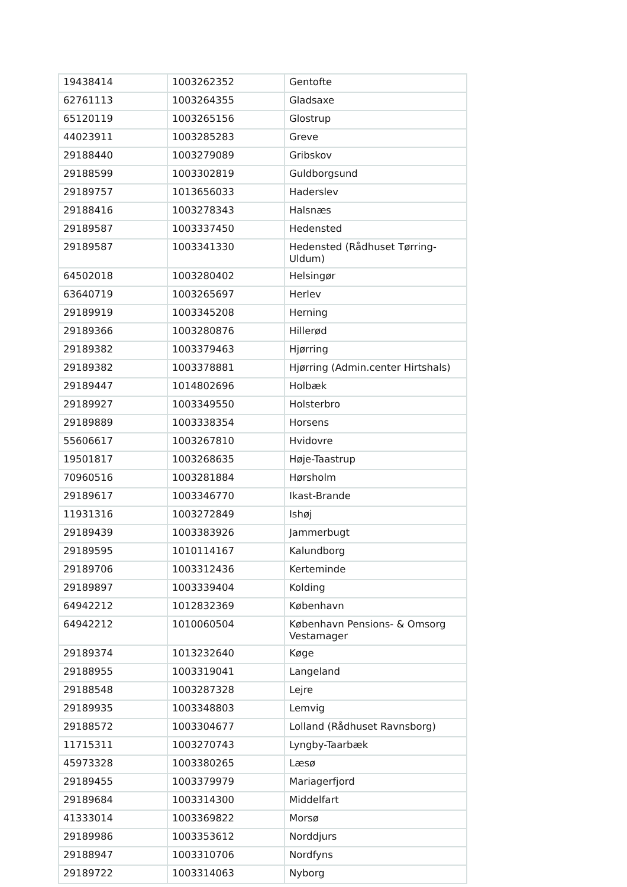| 19438414 | 1003262352 | Gentofte |
| 62761113 | 1003264355 | Gladsaxe |
| 65120119 | 1003265156 | Glostrup |
| 44023911 | 1003285283 | Greve |
| 29188440 | 1003279089 | Gribskov |
| 29188599 | 1003302819 | Guldborgsund |
| 29189757 | 1013656033 | Haderslev |
| 29188416 | 1003278343 | Halsnæs |
| 29189587 | 1003337450 | Hedensted |
| 29189587 | 1003341330 | Hedensted (Rådhuset Tørring-Uldum) |
| 64502018 | 1003280402 | Helsingør |
| 63640719 | 1003265697 | Herlev |
| 29189919 | 1003345208 | Herning |
| 29189366 | 1003280876 | Hillerød |
| 29189382 | 1003379463 | Hjørring |
| 29189382 | 1003378881 | Hjørring (Admin.center Hirtshals) |
| 29189447 | 1014802696 | Holbæk |
| 29189927 | 1003349550 | Holsterbro |
| 29189889 | 1003338354 | Horsens |
| 55606617 | 1003267810 | Hvidovre |
| 19501817 | 1003268635 | Høje-Taastrup |
| 70960516 | 1003281884 | Hørsholm |
| 29189617 | 1003346770 | Ikast-Brande |
| 11931316 | 1003272849 | Ishøj |
| 29189439 | 1003383926 | Jammerbugt |
| 29189595 | 1010114167 | Kalundborg |
| 29189706 | 1003312436 | Kerteminde |
| 29189897 | 1003339404 | Kolding |
| 64942212 | 1012832369 | København |
| 64942212 | 1010060504 | København Pensions- & Omsorg Vestamager |
| 29189374 | 1013232640 | Køge |
| 29188955 | 1003319041 | Langeland |
| 29188548 | 1003287328 | Lejre |
| 29189935 | 1003348803 | Lemvig |
| 29188572 | 1003304677 | Lolland (Rådhuset Ravnsborg) |
| 11715311 | 1003270743 | Lyngby-Taarbæk |
| 45973328 | 1003380265 | Læsø |
| 29189455 | 1003379979 | Mariagerfjord |
| 29189684 | 1003314300 | Middelfart |
| 41333014 | 1003369822 | Morsø |
| 29189986 | 1003353612 | Norddjurs |
| 29188947 | 1003310706 | Nordfyns |
| 29189722 | 1003314063 | Nyborg |